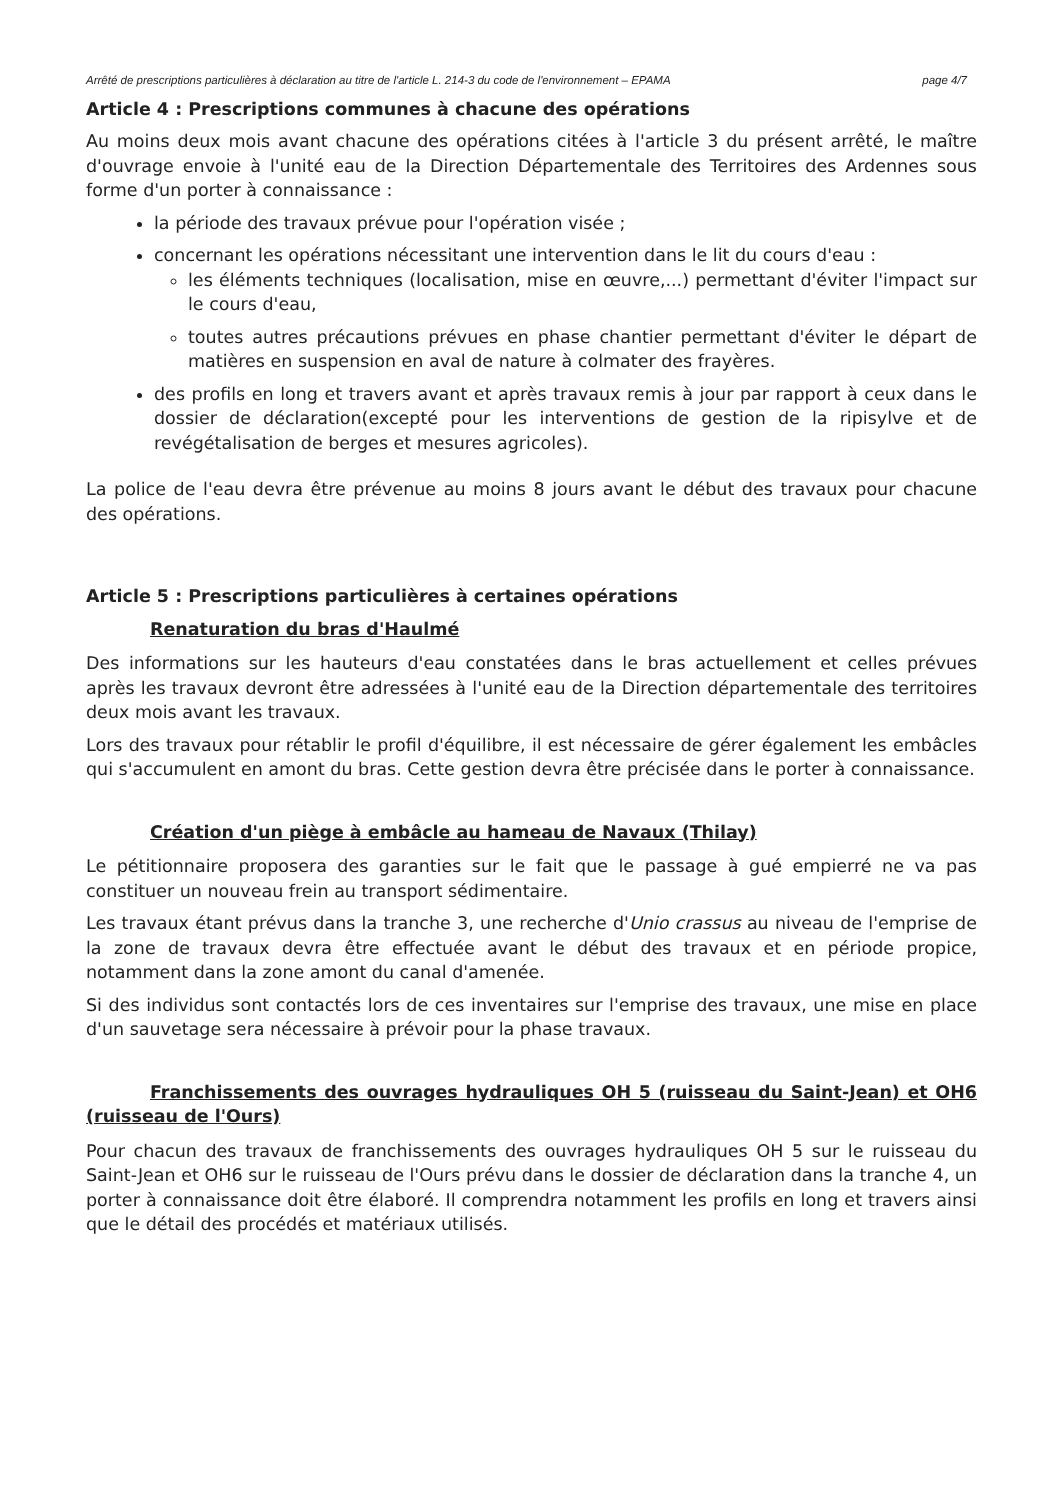Arrêté de prescriptions particulières à déclaration au titre de l'article L. 214-3 du code de l'environnement – EPAMA page 4/7
Article 4 : Prescriptions communes à chacune des opérations
Au moins deux mois avant chacune des opérations citées à l'article 3 du présent arrêté, le maître d'ouvrage envoie à l'unité eau de la Direction Départementale des Territoires des Ardennes sous forme d'un porter à connaissance :
la période des travaux prévue pour l'opération visée ;
concernant les opérations nécessitant une intervention dans le lit du cours d'eau :
les éléments techniques (localisation, mise en œuvre,...) permettant d'éviter l'impact sur le cours d'eau,
toutes autres précautions prévues en phase chantier permettant d'éviter le départ de matières en suspension en aval de nature à colmater des frayères.
des profils en long et travers avant et après travaux remis à jour par rapport à ceux dans le dossier de déclaration(excepté pour les interventions de gestion de la ripisylve et de revégétalisation de berges et mesures agricoles).
La police de l'eau devra être prévenue au moins 8 jours avant le début des travaux pour chacune des opérations.
Article 5 : Prescriptions particulières à certaines opérations
Renaturation du bras d'Haulmé
Des informations sur les hauteurs d'eau constatées dans le bras actuellement et celles prévues après les travaux devront être adressées à l'unité eau de la Direction départementale des territoires deux mois avant les travaux.
Lors des travaux pour rétablir le profil d'équilibre, il est nécessaire de gérer également les embâcles qui s'accumulent en amont du bras. Cette gestion devra être précisée dans le porter à connaissance.
Création d'un piège à embâcle au hameau de Navaux (Thilay)
Le pétitionnaire proposera des garanties sur le fait que le passage à gué empierré ne va pas constituer un nouveau frein au transport sédimentaire.
Les travaux étant prévus dans la tranche 3, une recherche d'Unio crassus au niveau de l'emprise de la zone de travaux devra être effectuée avant le début des travaux et en période propice, notamment dans la zone amont du canal d'amenée.
Si des individus sont contactés lors de ces inventaires sur l'emprise des travaux, une mise en place d'un sauvetage sera nécessaire à prévoir pour la phase travaux.
Franchissements des ouvrages hydrauliques OH 5 (ruisseau du Saint-Jean) et OH6 (ruisseau de l'Ours)
Pour chacun des travaux de franchissements des ouvrages hydrauliques OH 5 sur le ruisseau du Saint-Jean et OH6 sur le ruisseau de l'Ours prévu dans le dossier de déclaration dans la tranche 4, un porter à connaissance doit être élaboré. Il comprendra notamment les profils en long et travers ainsi que le détail des procédés et matériaux utilisés.